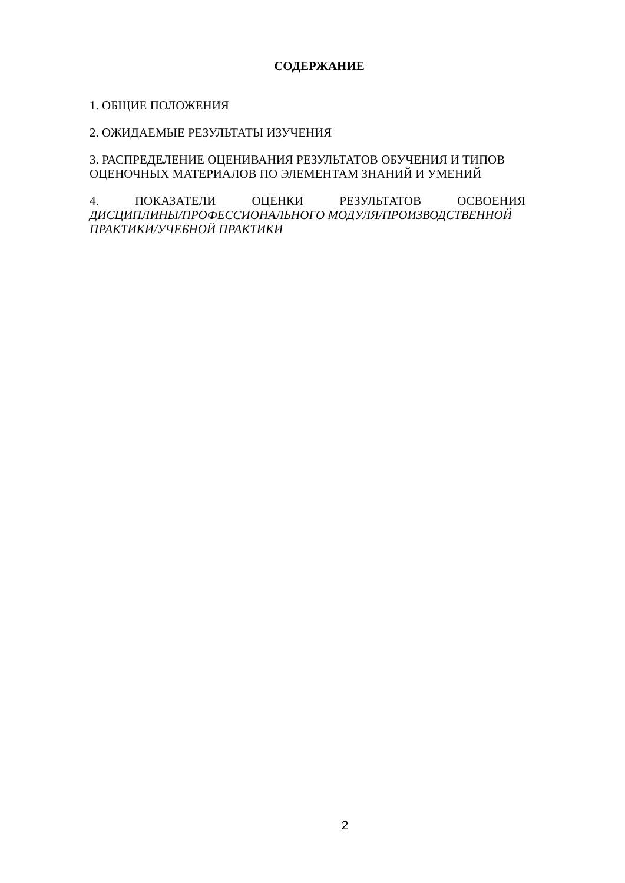СОДЕРЖАНИЕ
1. ОБЩИЕ ПОЛОЖЕНИЯ
2. ОЖИДАЕМЫЕ РЕЗУЛЬТАТЫ ИЗУЧЕНИЯ
3. РАСПРЕДЕЛЕНИЕ ОЦЕНИВАНИЯ РЕЗУЛЬТАТОВ ОБУЧЕНИЯ И ТИПОВ ОЦЕНОЧНЫХ МАТЕРИАЛОВ ПО ЭЛЕМЕНТАМ ЗНАНИЙ И УМЕНИЙ
4. ПОКАЗАТЕЛИ ОЦЕНКИ РЕЗУЛЬТАТОВ ОСВОЕНИЯ
ДИСЦИПЛИНЫ/ПРОФЕССИОНАЛЬНОГО МОДУЛЯ/ПРОИЗВОДСТВЕННОЙ ПРАКТИКИ/УЧЕБНОЙ ПРАКТИКИ
2